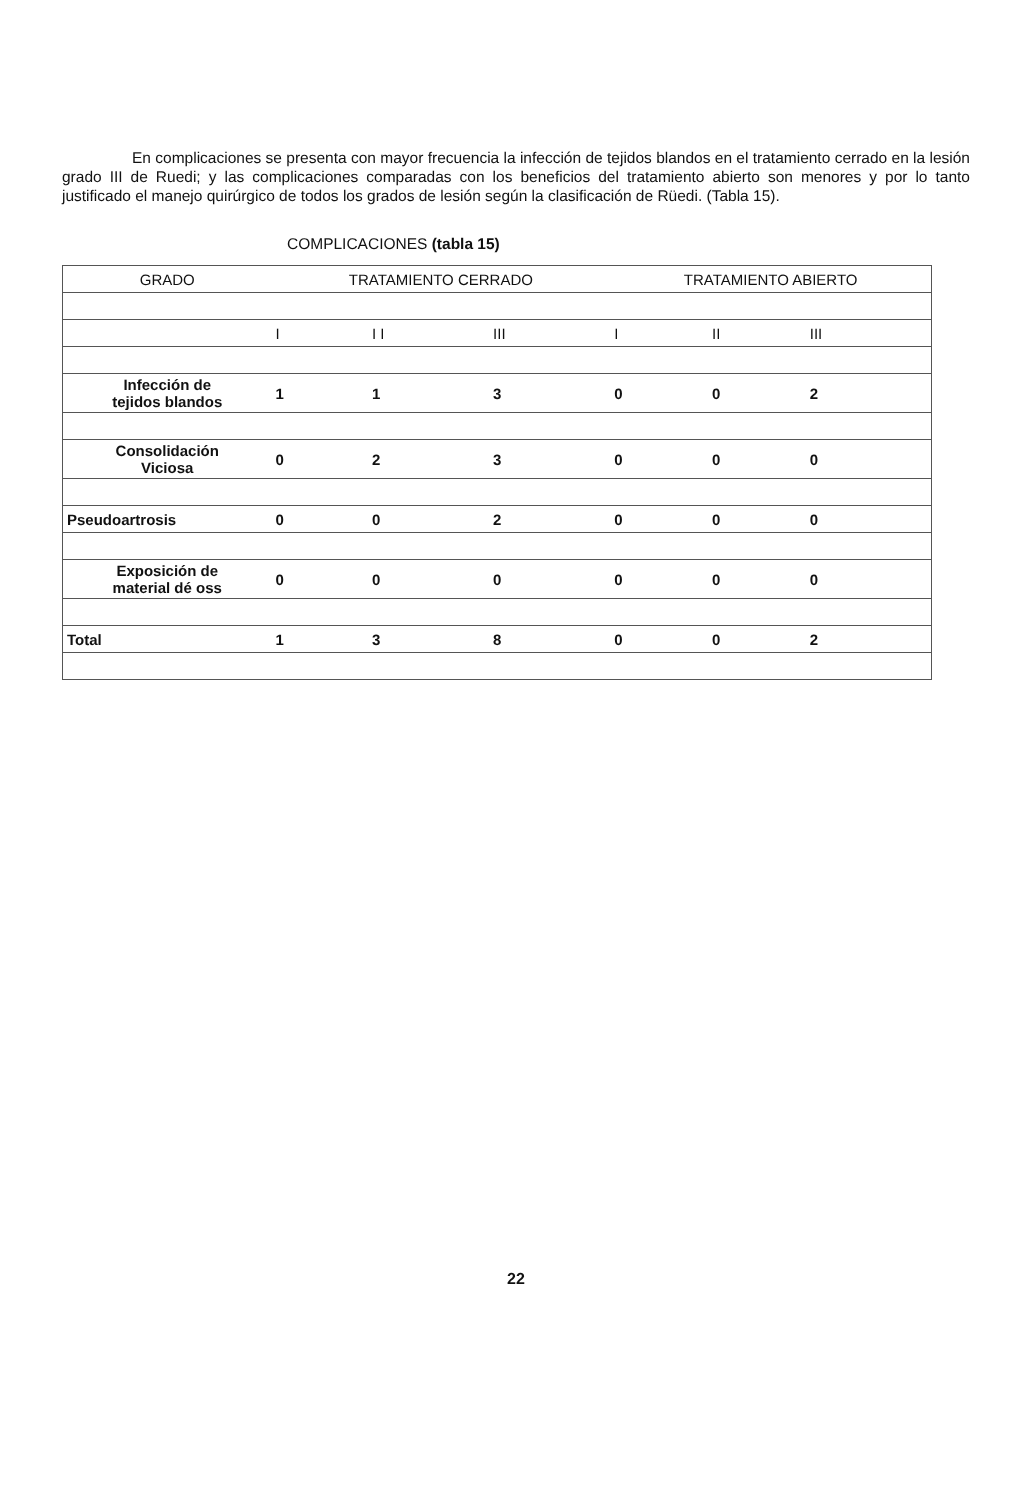En complicaciones se presenta con mayor frecuencia la infección de tejidos blandos en el tratamiento cerrado en la lesión grado III de Ruedi; y las complicaciones comparadas con los beneficios del tratamiento abierto son menores y por lo tanto justificado el manejo quirúrgico de todos los grados de lesión según la clasificación de Rüedi. (Tabla 15).
COMPLICACIONES (tabla 15)
| GRADO | TRATAMIENTO CERRADO | | | TRATAMIENTO ABIERTO | | |
| --- | --- | --- | --- | --- | --- | --- |
| | I | I I | III | I | II | III |
| Infección de tejidos blandos | 1 | 1 | 3 | 0 | 0 | 2 |
| Consolidación Viciosa | 0 | 2 | 3 | 0 | 0 | 0 |
| Pseudoartrosis | 0 | 0 | 2 | 0 | 0 | 0 |
| Exposición de material dé oss | 0 | 0 | 0 | 0 | 0 | 0 |
| Total | 1 | 3 | 8 | 0 | 0 | 2 |
22